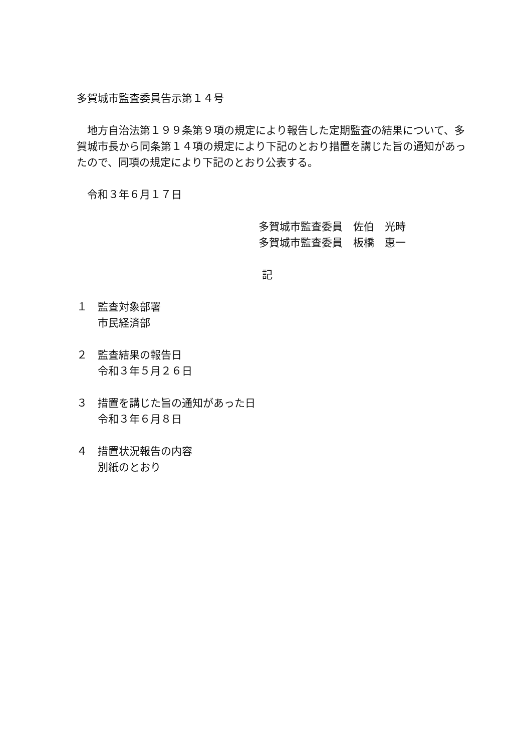多賀城市監査委員告示第１４号
　地方自治法第１９９条第９項の規定により報告した定期監査の結果について、多賀城市長から同条第１４項の規定により下記のとおり措置を講じた旨の通知があったので、同項の規定により下記のとおり公表する。
　令和３年６月１７日
多賀城市監査委員　佐伯　光時
多賀城市監査委員　板橋　惠一
記
１　監査対象部署
市民経済部
２　監査結果の報告日
令和３年５月２６日
３　措置を講じた旨の通知があった日
令和３年６月８日
４　措置状況報告の内容
別紙のとおり